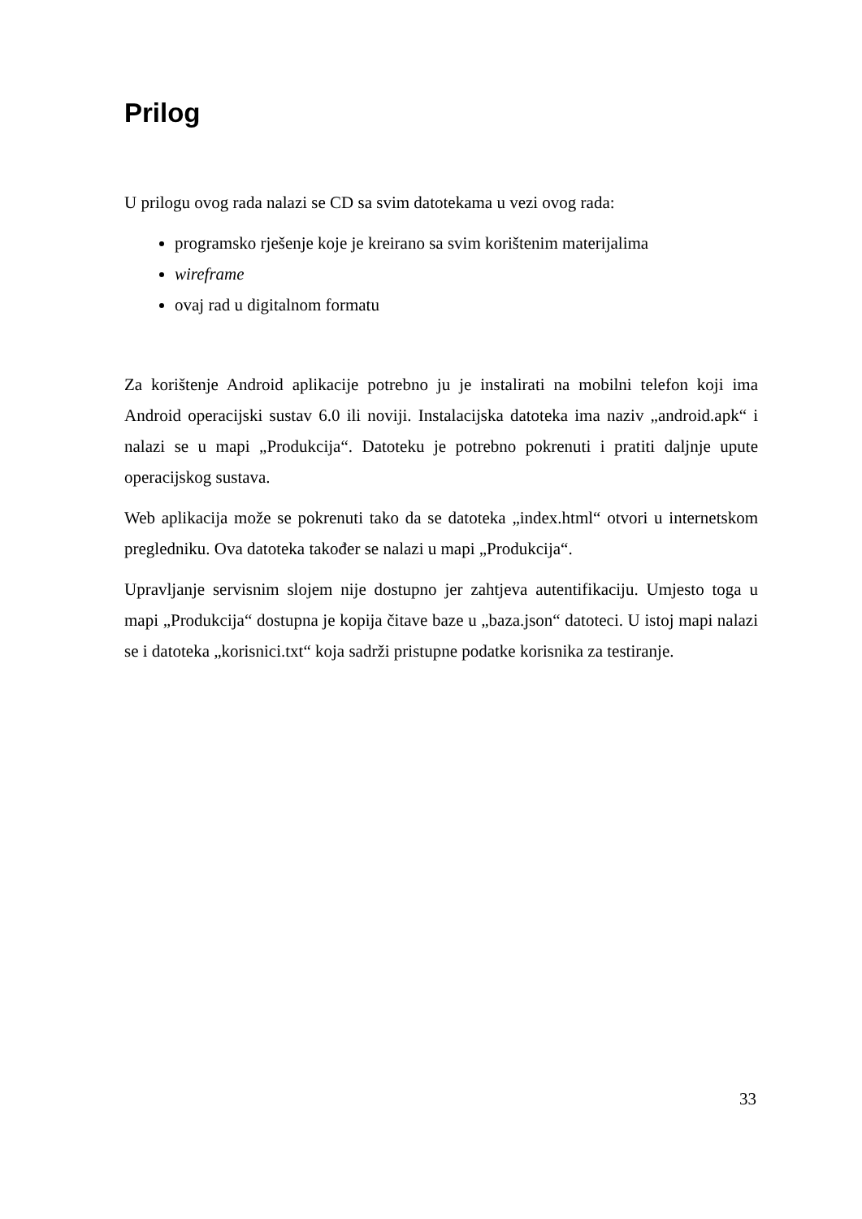Prilog
U prilogu ovog rada nalazi se CD sa svim datotekama u vezi ovog rada:
programsko rješenje koje je kreirano sa svim korištenim materijalima
wireframe
ovaj rad u digitalnom formatu
Za korištenje Android aplikacije potrebno ju je instalirati na mobilni telefon koji ima Android operacijski sustav 6.0 ili noviji. Instalacijska datoteka ima naziv „android.apk“ i nalazi se u mapi „Produkcija“. Datoteku je potrebno pokrenuti i pratiti daljnje upute operacijskog sustava.
Web aplikacija može se pokrenuti tako da se datoteka „index.html“ otvori u internetskom pregledniku. Ova datoteka također se nalazi u mapi „Produkcija“.
Upravljanje servisnim slojem nije dostupno jer zahtjeva autentifikaciju. Umjesto toga u mapi „Produkcija“ dostupna je kopija čitave baze u „baza.json“ datoteci. U istoj mapi nalazi se i datoteka „korisnici.txt“ koja sadrži pristupne podatke korisnika za testiranje.
33